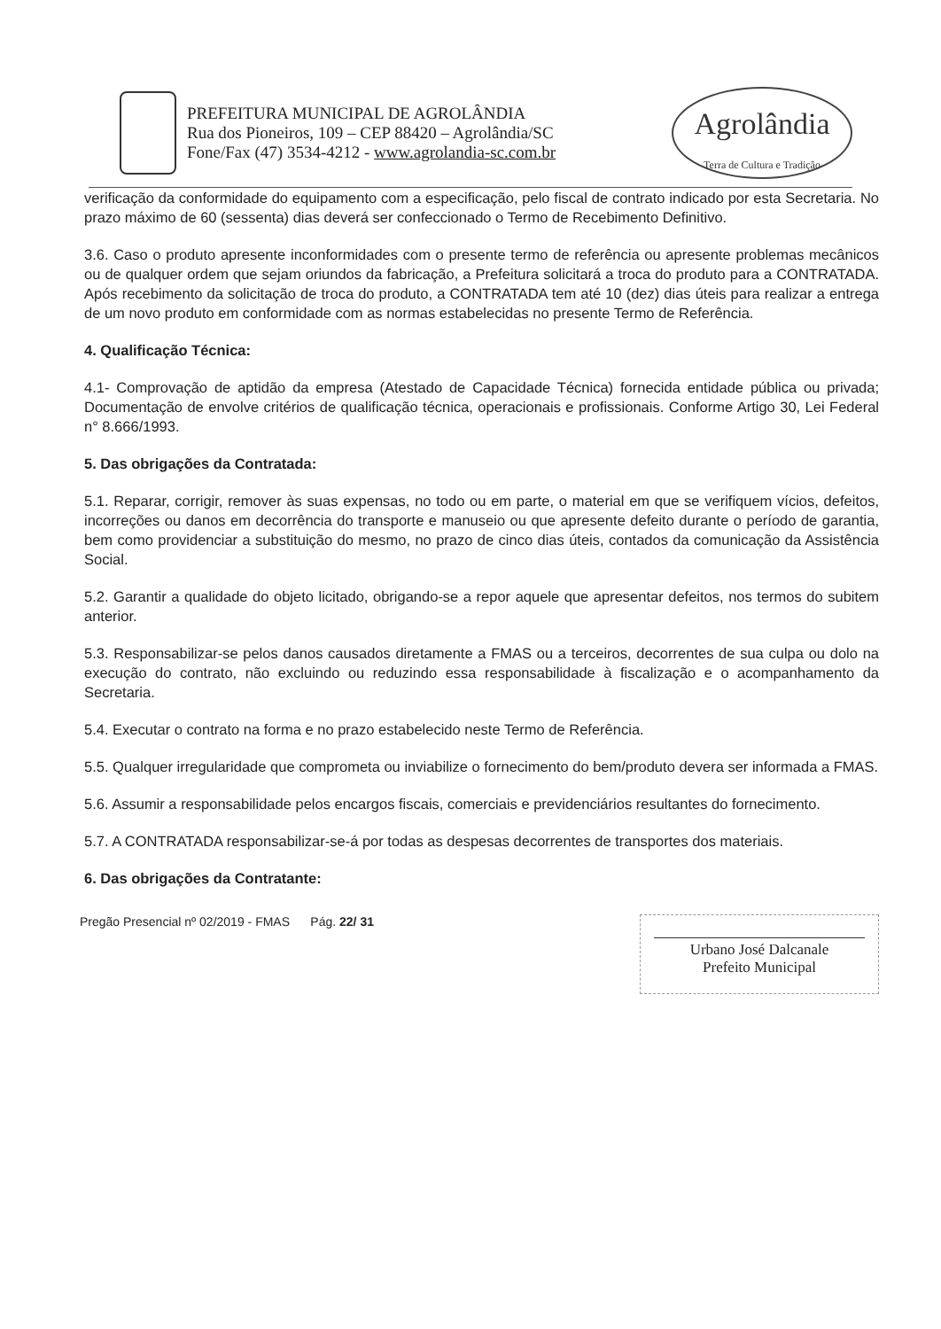PREFEITURA MUNICIPAL DE AGROLÂNDIA
Rua dos Pioneiros, 109 – CEP 88420 – Agrolândia/SC
Fone/Fax (47) 3534-4212 - www.agrolandia-sc.com.br
Agrolândia
Terra de Cultura e Tradição
verificação da conformidade do equipamento com a especificação, pelo fiscal de contrato indicado por esta Secretaria. No prazo máximo de 60 (sessenta) dias deverá ser confeccionado o Termo de Recebimento Definitivo.
3.6. Caso o produto apresente inconformidades com o presente termo de referência ou apresente problemas mecânicos ou de qualquer ordem que sejam oriundos da fabricação, a Prefeitura solicitará a troca do produto para a CONTRATADA. Após recebimento da solicitação de troca do produto, a CONTRATADA tem até 10 (dez) dias úteis para realizar a entrega de um novo produto em conformidade com as normas estabelecidas no presente Termo de Referência.
4. Qualificação Técnica:
4.1- Comprovação de aptidão da empresa (Atestado de Capacidade Técnica) fornecida entidade pública ou privada; Documentação de envolve critérios de qualificação técnica, operacionais e profissionais. Conforme Artigo 30, Lei Federal n° 8.666/1993.
5. Das obrigações da Contratada:
5.1. Reparar, corrigir, remover às suas expensas, no todo ou em parte, o material em que se verifiquem vícios, defeitos, incorreções ou danos em decorrência do transporte e manuseio ou que apresente defeito durante o período de garantia, bem como providenciar a substituição do mesmo, no prazo de cinco dias úteis, contados da comunicação da Assistência Social.
5.2. Garantir a qualidade do objeto licitado, obrigando-se a repor aquele que apresentar defeitos, nos termos do subitem anterior.
5.3. Responsabilizar-se pelos danos causados diretamente a FMAS ou a terceiros, decorrentes de sua culpa ou dolo na execução do contrato, não excluindo ou reduzindo essa responsabilidade à fiscalização e o acompanhamento da Secretaria.
5.4. Executar o contrato na forma e no prazo estabelecido neste Termo de Referência.
5.5. Qualquer irregularidade que comprometa ou inviabilize o fornecimento do bem/produto devera ser informada a FMAS.
5.6. Assumir a responsabilidade pelos encargos fiscais, comerciais e previdenciários resultantes do fornecimento.
5.7. A CONTRATADA responsabilizar-se-á por todas as despesas decorrentes de transportes dos materiais.
6. Das obrigações da Contratante:
Pregão Presencial nº 02/2019 - FMAS Pág. 22/ 31
Urbano José Dalcanale
Prefeito Municipal